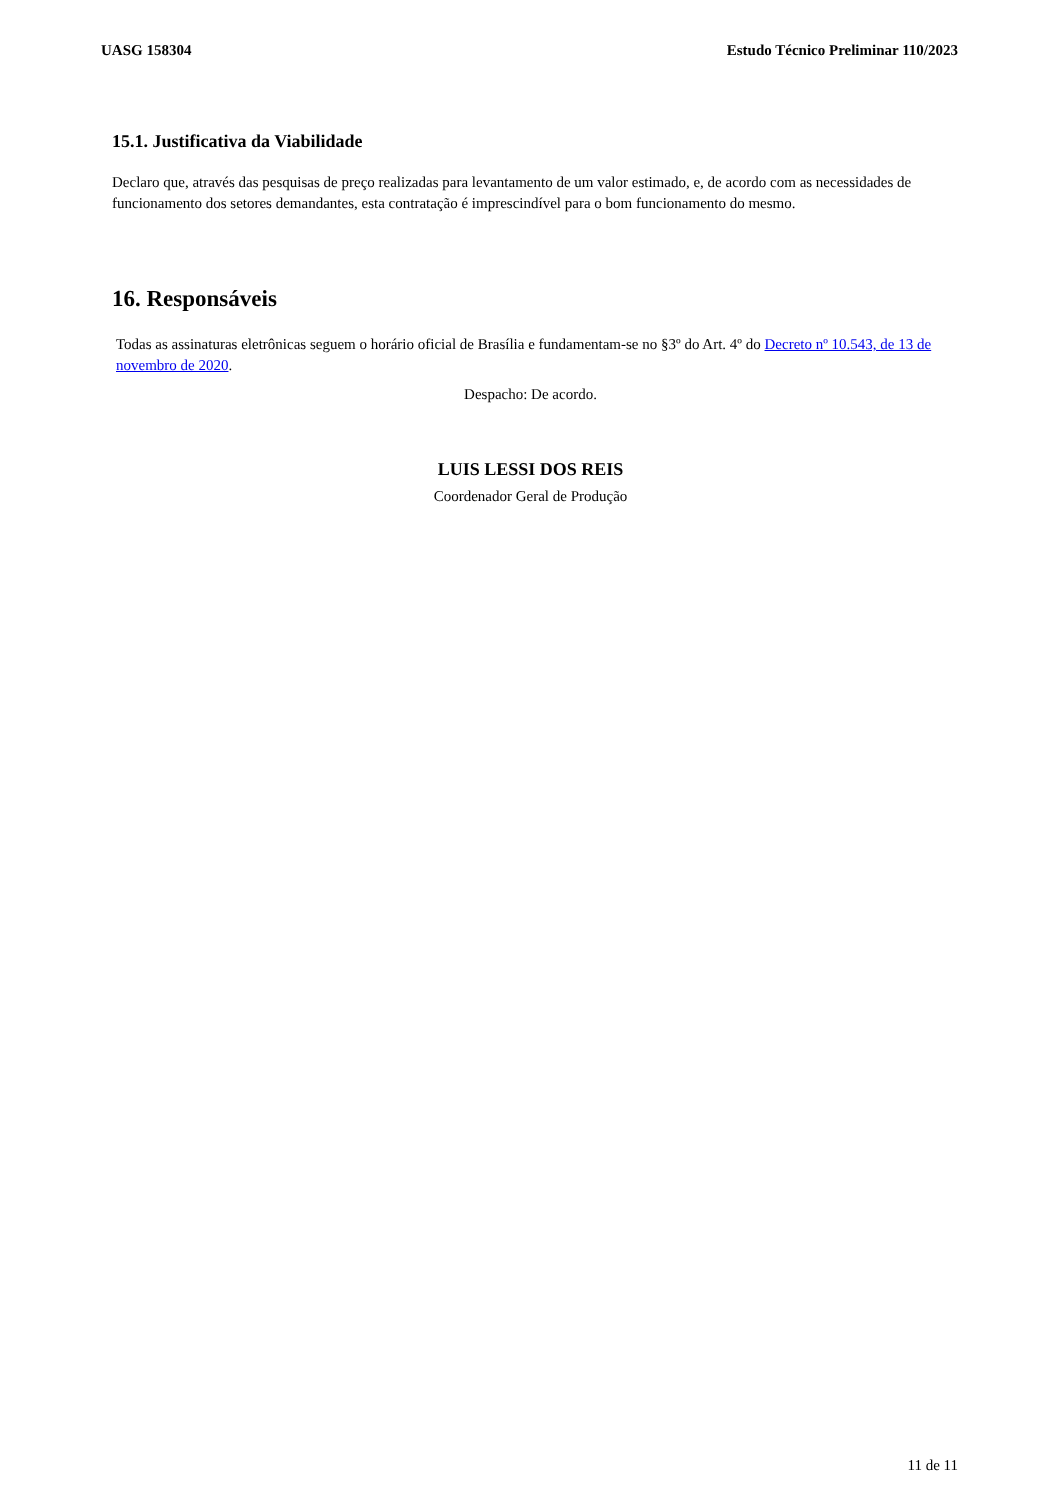UASG 158304 Estudo Técnico Preliminar 110/2023
15.1. Justificativa da Viabilidade
Declaro que, através das pesquisas de preço realizadas para levantamento de um valor estimado, e, de acordo com as necessidades de funcionamento dos setores demandantes, esta contratação é imprescindível para o bom funcionamento do mesmo.
16. Responsáveis
Todas as assinaturas eletrônicas seguem o horário oficial de Brasília e fundamentam-se no §3º do Art. 4º do Decreto nº 10.543, de 13 de novembro de 2020.
Despacho: De acordo.
LUIS LESSI DOS REIS
Coordenador Geral de Produção
11 de 11